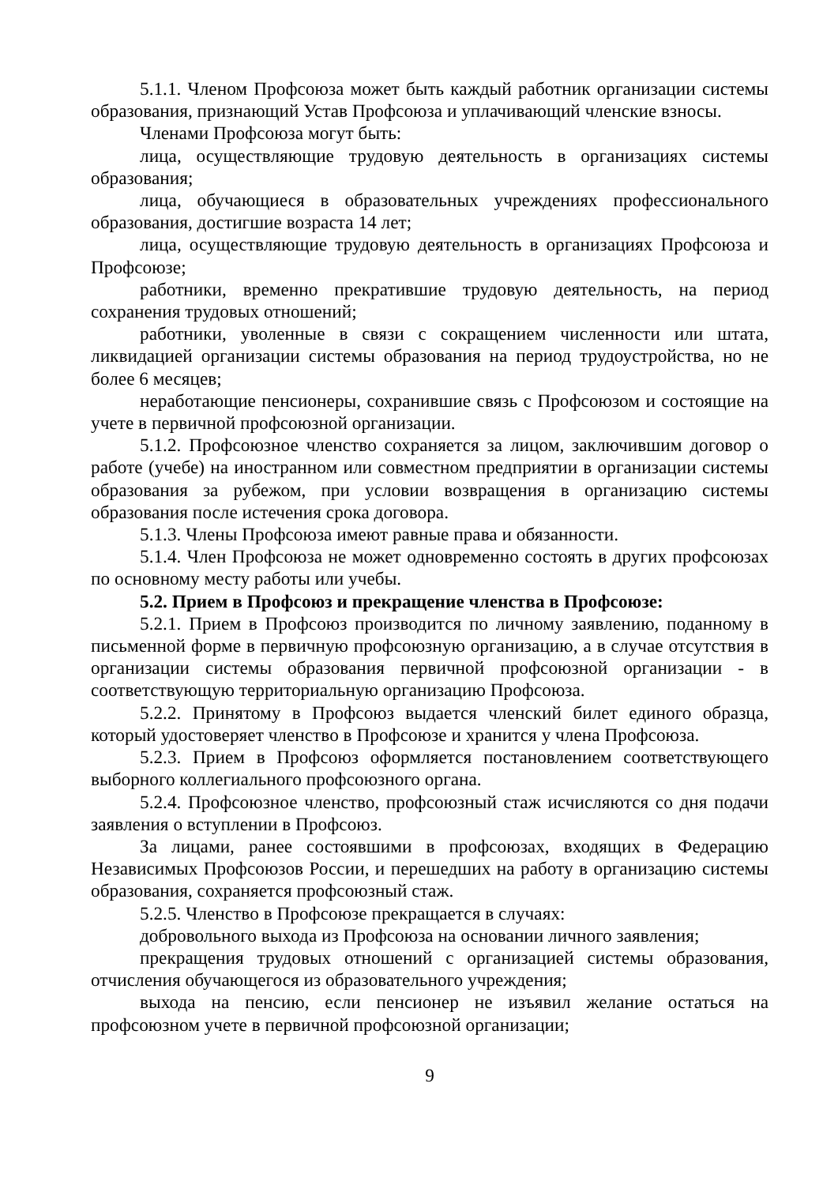5.1.1. Членом Профсоюза может быть каждый работник организации системы образования, признающий Устав Профсоюза и уплачивающий членские взносы.
Членами Профсоюза могут быть:
лица, осуществляющие трудовую деятельность в организациях системы образования;
лица, обучающиеся в образовательных учреждениях профессионального образования, достигшие возраста 14 лет;
лица, осуществляющие трудовую деятельность в организациях Профсоюза и Профсоюзе;
работники, временно прекратившие трудовую деятельность, на период сохранения трудовых отношений;
работники, уволенные в связи с сокращением численности или штата, ликвидацией организации системы образования на период трудоустройства, но не более 6 месяцев;
неработающие пенсионеры, сохранившие связь с Профсоюзом и состоящие на учете в первичной профсоюзной организации.
5.1.2. Профсоюзное членство сохраняется за лицом, заключившим договор о работе (учебе) на иностранном или совместном предприятии в организации системы образования за рубежом, при условии возвращения в организацию системы образования после истечения срока договора.
5.1.3. Члены Профсоюза имеют равные права и обязанности.
5.1.4. Член Профсоюза не может одновременно состоять в других профсоюзах по основному месту работы или учебы.
5.2. Прием в Профсоюз и прекращение членства в Профсоюзе:
5.2.1. Прием в Профсоюз производится по личному заявлению, поданному в письменной форме в первичную профсоюзную организацию, а в случае отсутствия в организации системы образования первичной профсоюзной организации - в соответствующую территориальную организацию Профсоюза.
5.2.2. Принятому в Профсоюз выдается членский билет единого образца, который удостоверяет членство в Профсоюзе и хранится у члена Профсоюза.
5.2.3. Прием в Профсоюз оформляется постановлением соответствующего выборного коллегиального профсоюзного органа.
5.2.4. Профсоюзное членство, профсоюзный стаж исчисляются со дня подачи заявления о вступлении в Профсоюз.
За лицами, ранее состоявшими в профсоюзах, входящих в Федерацию Независимых Профсоюзов России, и перешедших на работу в организацию системы образования, сохраняется профсоюзный стаж.
5.2.5. Членство в Профсоюзе прекращается в случаях:
добровольного выхода из Профсоюза на основании личного заявления;
прекращения трудовых отношений с организацией системы образования, отчисления обучающегося из образовательного учреждения;
выхода на пенсию, если пенсионер не изъявил желание остаться на профсоюзном учете в первичной профсоюзной организации;
9